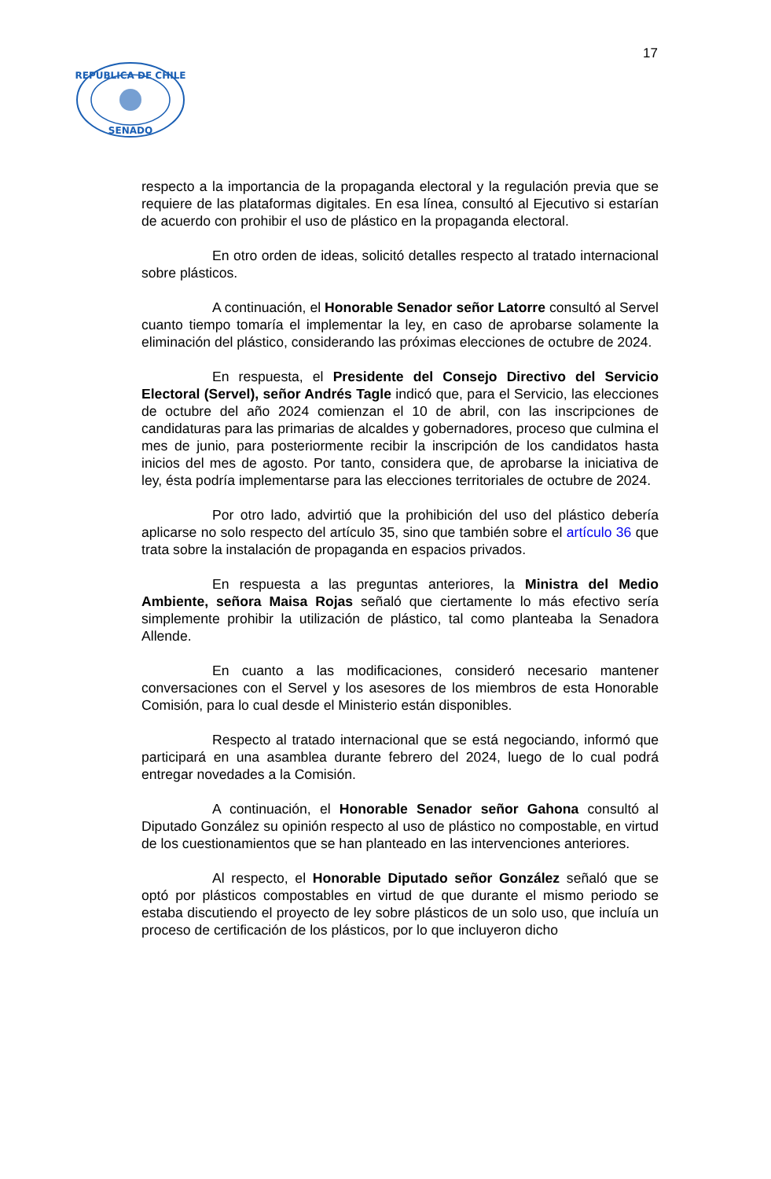17
REPUBLICA DE CHILE
SENADO
respecto a la importancia de la propaganda electoral y la regulación previa que se requiere de las plataformas digitales. En esa línea, consultó al Ejecutivo si estarían de acuerdo con prohibir el uso de plástico en la propaganda electoral.
En otro orden de ideas, solicitó detalles respecto al tratado internacional sobre plásticos.
A continuación, el Honorable Senador señor Latorre consultó al Servel cuanto tiempo tomaría el implementar la ley, en caso de aprobarse solamente la eliminación del plástico, considerando las próximas elecciones de octubre de 2024.
En respuesta, el Presidente del Consejo Directivo del Servicio Electoral (Servel), señor Andrés Tagle indicó que, para el Servicio, las elecciones de octubre del año 2024 comienzan el 10 de abril, con las inscripciones de candidaturas para las primarias de alcaldes y gobernadores, proceso que culmina el mes de junio, para posteriormente recibir la inscripción de los candidatos hasta inicios del mes de agosto. Por tanto, considera que, de aprobarse la iniciativa de ley, ésta podría implementarse para las elecciones territoriales de octubre de 2024.
Por otro lado, advirtió que la prohibición del uso del plástico debería aplicarse no solo respecto del artículo 35, sino que también sobre el artículo 36 que trata sobre la instalación de propaganda en espacios privados.
En respuesta a las preguntas anteriores, la Ministra del Medio Ambiente, señora Maisa Rojas señaló que ciertamente lo más efectivo sería simplemente prohibir la utilización de plástico, tal como planteaba la Senadora Allende.
En cuanto a las modificaciones, consideró necesario mantener conversaciones con el Servel y los asesores de los miembros de esta Honorable Comisión, para lo cual desde el Ministerio están disponibles.
Respecto al tratado internacional que se está negociando, informó que participará en una asamblea durante febrero del 2024, luego de lo cual podrá entregar novedades a la Comisión.
A continuación, el Honorable Senador señor Gahona consultó al Diputado González su opinión respecto al uso de plástico no compostable, en virtud de los cuestionamientos que se han planteado en las intervenciones anteriores.
Al respecto, el Honorable Diputado señor González señaló que se optó por plásticos compostables en virtud de que durante el mismo periodo se estaba discutiendo el proyecto de ley sobre plásticos de un solo uso, que incluía un proceso de certificación de los plásticos, por lo que incluyeron dicho